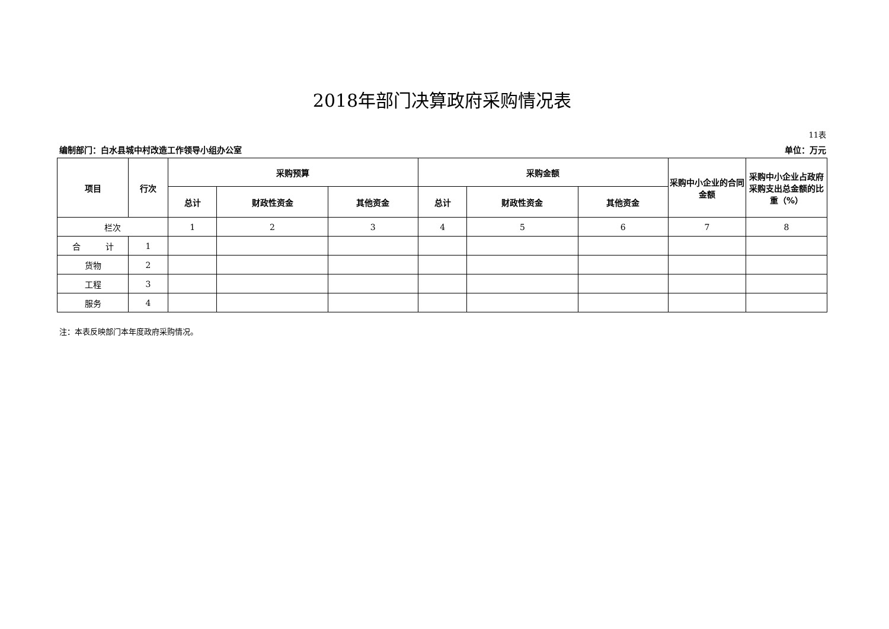2018年部门决算政府采购情况表
11表
编制部门：白水县城中村改造工作领导小组办公室 单位：万元
| 项目 | 行次 | 采购预算 | | | 采购金额 | | | 采购中小企业的合同金额 | 采购中小企业占政府采购支出总金额的比重（%） |
| --- | --- | --- | --- | --- | --- | --- | --- | --- | --- |
| | | 总计 | 财政性资金 | 其他资金 | 总计 | 财政性资金 | 其他资金 | | |
| 栏次 | | 1 | 2 | 3 | 4 | 5 | 6 | 7 | 8 |
| 合 计 | 1 | | | | | | | | |
| 货物 | 2 | | | | | | | | |
| 工程 | 3 | | | | | | | | |
| 服务 | 4 | | | | | | | | |
注：本表反映部门本年度政府采购情况。